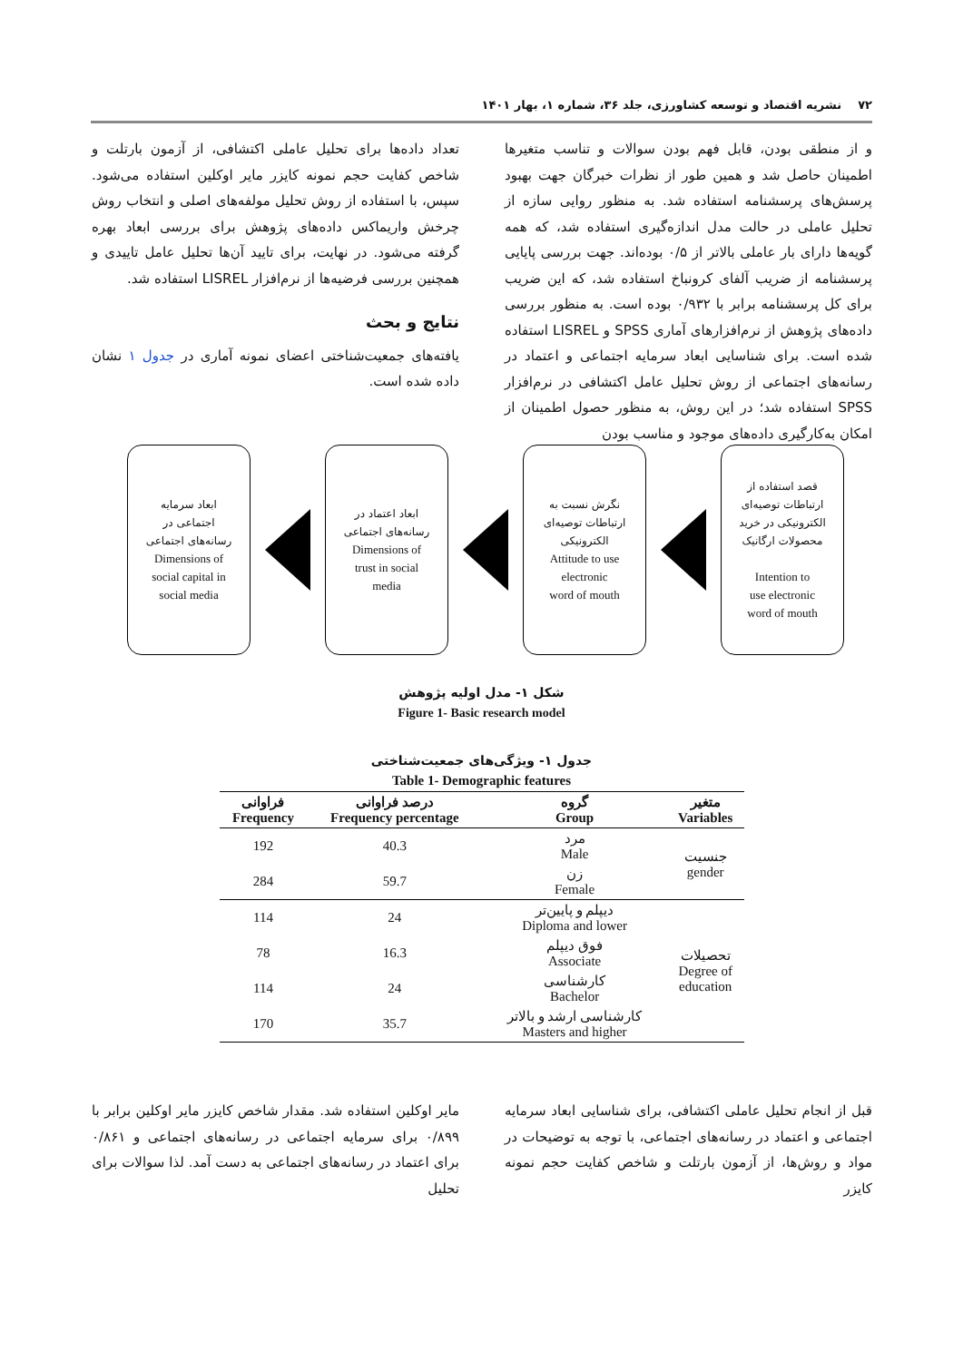۷۲ نشریه اقتصاد و توسعه کشاورزی، جلد ۳۶، شماره ۱، بهار ۱۴۰۱
و از منطقی بودن، قابل فهم بودن سوالات و تناسب متغیرها اطمینان حاصل شد و همین طور از نظرات خبرگان جهت بهبود پرسش‌های پرسشنامه استفاده شد. به منظور روایی سازه از تحلیل عاملی در حالت مدل اندازه‌گیری استفاده شد، که همه گویه‌ها دارای بار عاملی بالاتر از ۰/۵ بوده‌اند. جهت بررسی پایایی پرسشنامه از ضریب آلفای کرونباخ استفاده شد، که این ضریب برای کل پرسشنامه برابر با ۰/۹۳۲ بوده است. به منظور بررسی داده‌های پژوهش از نرم‌افزارهای آماری SPSS و LISREL استفاده شده است. برای شناسایی ابعاد سرمایه اجتماعی و اعتماد در رسانه‌های اجتماعی از روش تحلیل عامل اکتشافی در نرم‌افزار SPSS استفاده شد؛ در این روش، به منظور حصول اطمینان از امکان به‌کارگیری داده‌های موجود و مناسب بودن
تعداد داده‌ها برای تحلیل عاملی اکتشافی، از آزمون بارتلت و شاخص کفایت حجم نمونه کایزر مایر اوکلین استفاده می‌شود. سپس، با استفاده از روش تحلیل مولفه‌های اصلی و انتخاب روش چرخش واریماکس داده‌های پژوهش برای بررسی ابعاد بهره گرفته می‌شود. در نهایت، برای تایید آن‌ها تحلیل عامل تاییدی و همچنین بررسی فرضیه‌ها از نرم‌افزار LISREL استفاده شد.
نتایج و بحث
یافته‌های جمعیت‌شناختی اعضای نمونه آماری در جدول ۱ نشان داده شده است.
قصد استفاده از
ارتباطات توصیه‌ای
الکترونیکی در خرید
محصولات ارگانیک
Intention to
use electronic
word of mouth
نگرش نسبت به
ارتباطات توصیه‌ای
الکترونیکی
Attitude to use
electronic
word of mouth
ابعاد اعتماد در
رسانه‌های اجتماعی
Dimensions of
trust in social
media
ابعاد سرمایه
اجتماعی در
رسانه‌های اجتماعی
Dimensions of
social capital in
social media
شکل ۱- مدل اولیه پژوهش
Figure 1- Basic research model
جدول ۱- ویژگی‌های جمعیت‌شناختی
Table 1- Demographic features
| متغیر Variables | گروه Group | درصد فراوانی Frequency percentage | فراوانی Frequency |
| --- | --- | --- | --- |
| جنسیت gender | مرد Male | 40.3 | 192 |
| | زن Female | 59.7 | 284 |
| تحصیلات Degree of education | دیپلم و پایین‌تر Diploma and lower | 24 | 114 |
| | فوق دیپلم Associate | 16.3 | 78 |
| | کارشناسی Bachelor | 24 | 114 |
| | کارشناسی ارشد و بالاتر Masters and higher | 35.7 | 170 |
قبل از انجام تحلیل عاملی اکتشافی، برای شناسایی ابعاد سرمایه اجتماعی و اعتماد در رسانه‌های اجتماعی، با توجه به توضیحات در مواد و روش‌ها، از آزمون بارتلت و شاخص کفایت حجم نمونه کایزر
مایر اوکلین استفاده شد. مقدار شاخص کایزر مایر اوکلین برابر با ۰/۸۹۹ برای سرمایه اجتماعی در رسانه‌های اجتماعی و ۰/۸۶۱ برای اعتماد در رسانه‌های اجتماعی به دست آمد. لذا سوالات برای تحلیل